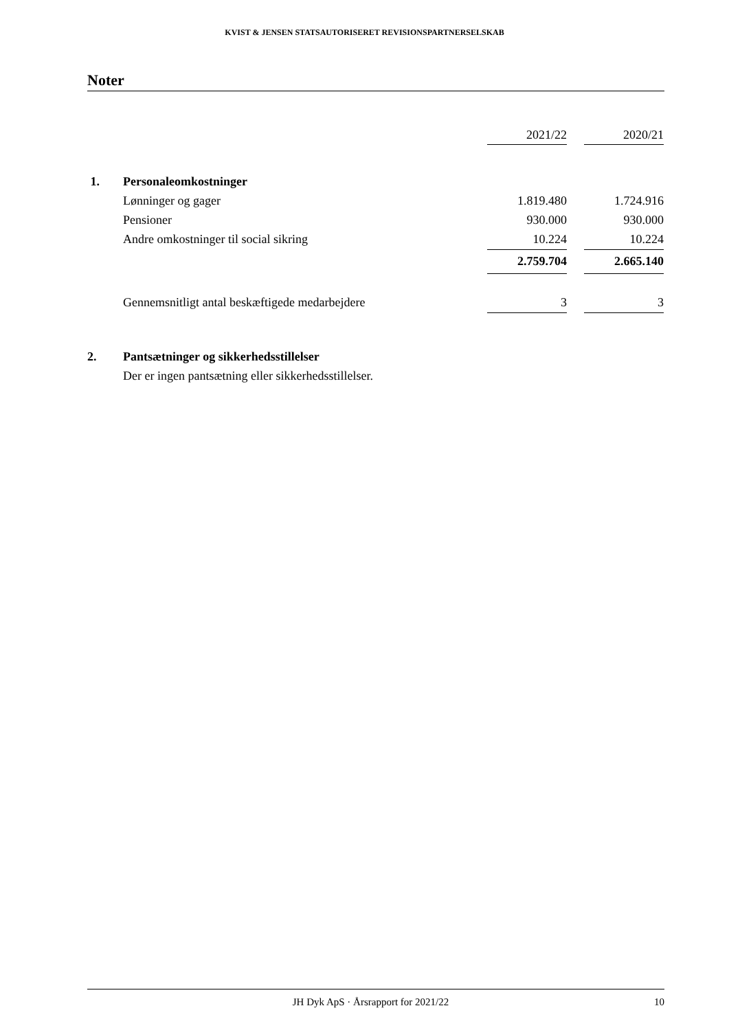KVIST & JENSEN STATSAUTORISERET REVISIONSPARTNERSELSKAB
Noter
| | | 2021/22 | | 2020/21 |
| 1. | Personaleomkostninger | | | |
| | Lønninger og gager | 1.819.480 | | 1.724.916 |
| | Pensioner | 930.000 | | 930.000 |
| | Andre omkostninger til social sikring | 10.224 | | 10.224 |
| | | 2.759.704 | | 2.665.140 |
| | Gennemsnitligt antal beskæftigede medarbejdere | 3 | | 3 |
| 2. | Pantsætninger og sikkerhedsstillelser | | | |
| | Der er ingen pantsætning eller sikkerhedsstillelser. | | | |
JH Dyk ApS · Årsrapport for 2021/22 10